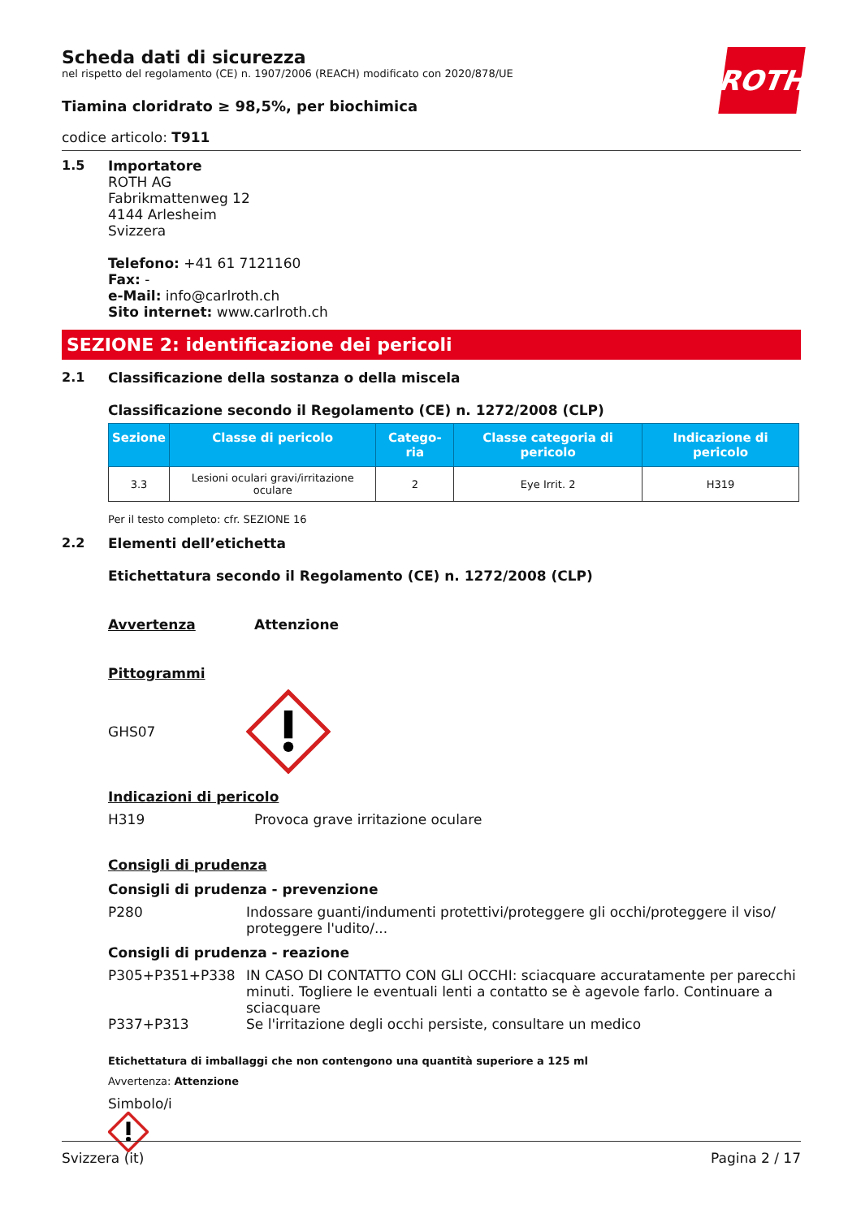ROTH
Scheda dati di sicurezza
nel rispetto del regolamento (CE) n. 1907/2006 (REACH) modificato con 2020/878/UE
Tiamina cloridrato ≥ 98,5%, per biochimica
codice articolo: T911
1.5 Importatore
ROTH AG
Fabrikmattenweg 12
4144 Arlesheim
Svizzera
Telefono: +41 61 7121160
Fax: -
e-Mail: info@carlroth.ch
Sito internet: www.carlroth.ch
SEZIONE 2: identificazione dei pericoli
2.1 Classificazione della sostanza o della miscela
Classificazione secondo il Regolamento (CE) n. 1272/2008 (CLP)
| Sezione | Classe di pericolo | Catego-ria | Classe categoria di pericolo | Indicazione di pericolo |
| --- | --- | --- | --- | --- |
| 3.3 | Lesioni oculari gravi/irritazione oculare | 2 | Eye Irrit. 2 | H319 |
Per il testo completo: cfr. SEZIONE 16
2.2 Elementi dell’etichetta
Etichettatura secondo il Regolamento (CE) n. 1272/2008 (CLP)
Avvertenza Attenzione
Pittogrammi
GHS07
Indicazioni di pericolo
H319 Provoca grave irritazione oculare
Consigli di prudenza
Consigli di prudenza - prevenzione
P280 Indossare guanti/indumenti protettivi/proteggere gli occhi/proteggere il viso/ proteggere l'udito/...
Consigli di prudenza - reazione
P305+P351+P338 IN CASO DI CONTATTO CON GLI OCCHI: sciacquare accuratamente per parecchi minuti. Togliere le eventuali lenti a contatto se è agevole farlo. Continuare a sciacquare
P337+P313 Se l'irritazione degli occhi persiste, consultare un medico
Etichettatura di imballaggi che non contengono una quantità superiore a 125 ml
Avvertenza: Attenzione
Simbolo/i
Svizzera (it) Pagina 2 / 17